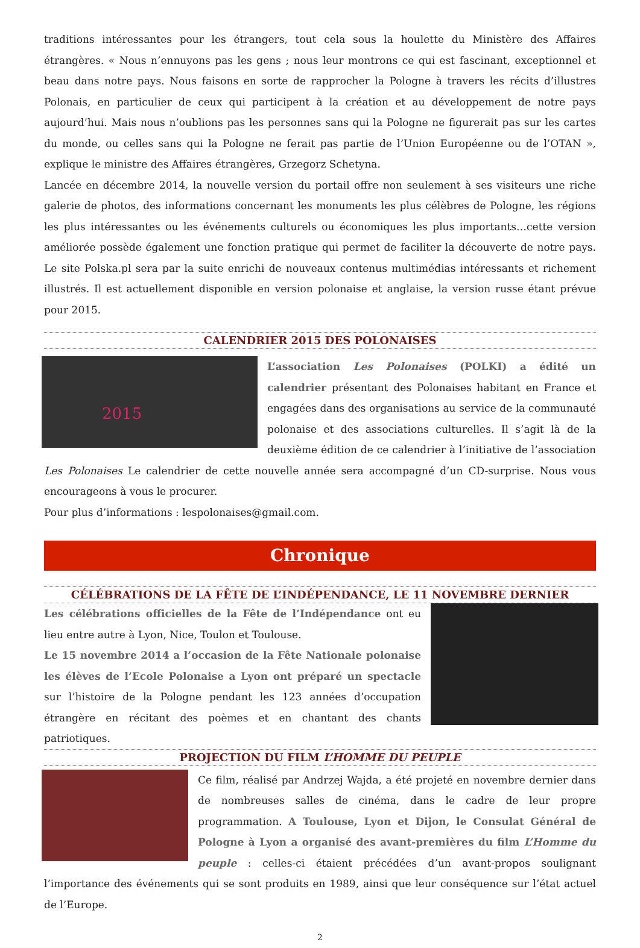traditions intéressantes pour les étrangers, tout cela sous la houlette du Ministère des Affaires étrangères. « Nous n’ennuyons pas les gens ; nous leur montrons ce qui est fascinant, exceptionnel et beau dans notre pays. Nous faisons en sorte de rapprocher la Pologne à travers les récits d’illustres Polonais, en particulier de ceux qui participent à la création et au développement de notre pays aujourd’hui. Mais nous n’oublions pas les personnes sans qui la Pologne ne figurerait pas sur les cartes du monde, ou celles sans qui la Pologne ne ferait pas partie de l’Union Européenne ou de l’OTAN », explique le ministre des Affaires étrangères, Grzegorz Schetyna.
Lancée en décembre 2014, la nouvelle version du portail offre non seulement à ses visiteurs une riche galerie de photos, des informations concernant les monuments les plus célèbres de Pologne, les régions les plus intéressantes ou les événements culturels ou économiques les plus importants…cette version améliorée possède également une fonction pratique qui permet de faciliter la découverte de notre pays. Le site Polska.pl sera par la suite enrichi de nouveaux contenus multimédias intéressants et richement illustrés. Il est actuellement disponible en version polonaise et anglaise, la version russe étant prévue pour 2015.
CALENDRIER 2015 DES POLONAISES
2015
L’association Les Polonaises (POLKI) a édité un calendrier présentant des Polonaises habitant en France et engagées dans des organisations au service de la communauté polonaise et des associations culturelles. Il s’agit là de la deuxième édition de ce calendrier à l’initiative de l’association Les Polonaises Le calendrier de cette nouvelle année sera accompagné d’un CD-surprise. Nous vous encourageons à vous le procurer.
Pour plus d’informations : lespolonaises@gmail.com.
Chronique
CÉLÉBRATIONS DE LA FÊTE DE L’INDÉPENDANCE, LE 11 NOVEMBRE DERNIER
Les célébrations officielles de la Fête de l’Indépendance ont eu lieu entre autre à Lyon, Nice, Toulon et Toulouse.
Le 15 novembre 2014 a l’occasion de la Fête Nationale polonaise les élèves de l’Ecole Polonaise a Lyon ont préparé un spectacle sur l’histoire de la Pologne pendant les 123 années d’occupation étrangère en récitant des poèmes et en chantant des chants patriotiques.
PROJECTION DU FILM L’HOMME DU PEUPLE
Ce film, réalisé par Andrzej Wajda, a été projeté en novembre dernier dans de nombreuses salles de cinéma, dans le cadre de leur propre programmation. A Toulouse, Lyon et Dijon, le Consulat Général de Pologne à Lyon a organisé des avant-premières du film L’Homme du peuple : celles-ci étaient précédées d’un avant-propos soulignant l’importance des événements qui se sont produits en 1989, ainsi que leur conséquence sur l’état actuel de l’Europe.
2